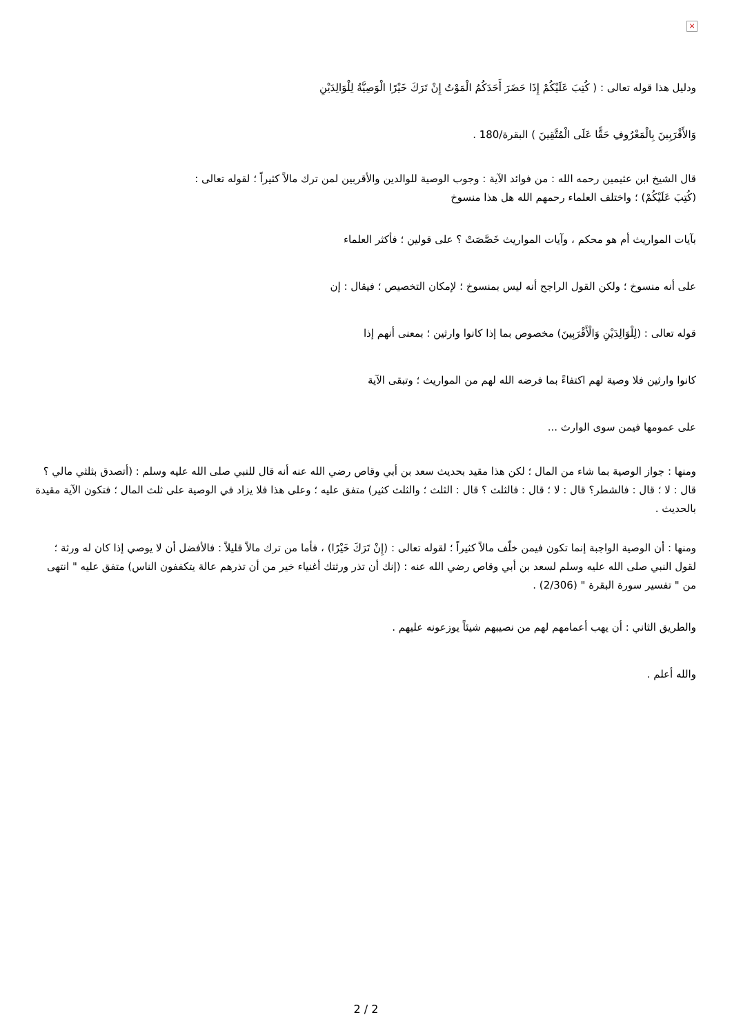×
ودليل هذا قوله تعالى : ( كُتِبَ عَلَيْكُمْ إِذَا حَضَرَ أَحَدَكُمُ الْمَوْتُ إِنْ تَرَكَ خَيْرًا الْوَصِيَّةُ لِلْوَالِدَيْنِ
وَالأَقْرَبِينَ بِالْمَعْرُوفِ حَقًّا عَلَى الْمُتَّقِينَ ) البقرة/180 .
قال الشيخ ابن عثيمين رحمه الله : من فوائد الآية : وجوب الوصية للوالدين والأقربين لمن ترك مالاً كثيراً ؛ لقوله تعالى :
(كُتِبَ عَلَيْكُمْ) ؛ واختلف العلماء رحمهم الله هل هذا منسوخ
بآيات المواريث أم هو محكم ، وآيات المواريث خَصَّصَتْ ؟ على قولين ؛ فأكثر العلماء
على أنه منسوخ ؛ ولكن القول الراجح أنه ليس بمنسوخ ؛ لإمكان التخصيص ؛ فيقال : إن
قوله تعالى : (لِلْوَالِدَيْنِ وَالْأَقْرَبِينَ) مخصوص بما إذا كانوا وارثين ؛ بمعنى أنهم إذا
كانوا وارثين فلا وصية لهم اكتفاءً بما فرضه الله لهم من المواريث ؛ وتبقى الآية
على عمومها فيمن سوى الوارث ...
ومنها : جواز الوصية بما شاء من المال ؛ لكن هذا مقيد بحديث سعد بن أبي وقاص رضي الله عنه أنه قال للنبي صلى الله عليه وسلم : (أتصدق بثلثي مالي ؟قال : لا ؛ قال : فالشطر؟ قال : لا ؛ قال : فالثلث ؟ قال : الثلث ؛ والثلث كثير) متفق عليه ؛ وعلى هذا فلا يزاد في الوصية على ثلث المال ؛ فتكون الآية مقيدة بالحديث .
ومنها : أن الوصية الواجبة إنما تكون فيمن خلّف مالاً كثيراً ؛ لقوله تعالى : (إِنْ تَرَكَ خَيْرًا) ، فأما من ترك مالاً قليلاً : فالأفضل أن لا يوصي إذا كان له ورثة ؛ لقول النبي صلى الله عليه وسلم لسعد بن أبي وقاص رضي الله عنه : (إنك أن تذر ورثتك أغنياء خير من أن تذرهم عالة يتكففون الناس) متفق عليه " انتهى من " تفسير سورة البقرة " (2/306) .
والطريق الثاني : أن يهب أعمامهم لهم من نصيبهم شيئاً يوزعونه عليهم .
والله أعلم .
2 / 2